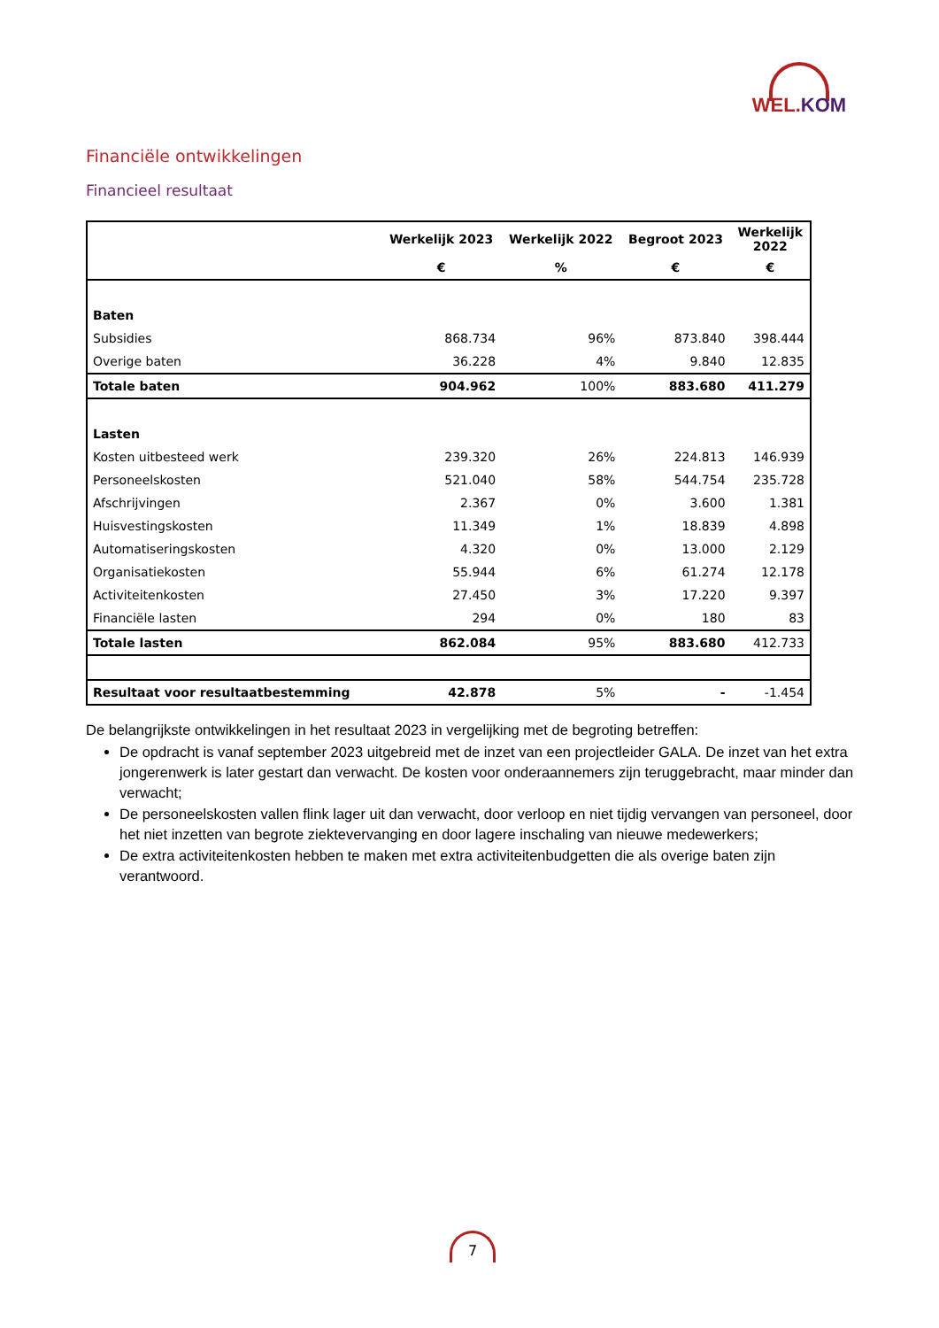WEL.KOM
Financiële ontwikkelingen
Financieel resultaat
| | Werkelijk 2023 | Werkelijk 2022 | Begroot 2023 | Werkelijk 2022 |
| --- | --- | --- | --- | --- |
| | € | % | € | € |
| Baten | | | | |
| Subsidies | 868.734 | 96% | 873.840 | 398.444 |
| Overige baten | 36.228 | 4% | 9.840 | 12.835 |
| Totale baten | 904.962 | 100% | 883.680 | 411.279 |
| Lasten | | | | |
| Kosten uitbesteed werk | 239.320 | 26% | 224.813 | 146.939 |
| Personeelskosten | 521.040 | 58% | 544.754 | 235.728 |
| Afschrijvingen | 2.367 | 0% | 3.600 | 1.381 |
| Huisvestingskosten | 11.349 | 1% | 18.839 | 4.898 |
| Automatiseringskosten | 4.320 | 0% | 13.000 | 2.129 |
| Organisatiekosten | 55.944 | 6% | 61.274 | 12.178 |
| Activiteitenkosten | 27.450 | 3% | 17.220 | 9.397 |
| Financiële lasten | 294 | 0% | 180 | 83 |
| Totale lasten | 862.084 | 95% | 883.680 | 412.733 |
| Resultaat voor resultaatbestemming | 42.878 | 5% | - | -1.454 |
De belangrijkste ontwikkelingen in het resultaat 2023 in vergelijking met de begroting betreffen:
De opdracht is vanaf september 2023 uitgebreid met de inzet van een projectleider GALA. De inzet van het extra jongerenwerk is later gestart dan verwacht. De kosten voor onderaannemers zijn teruggebracht, maar minder dan verwacht;
De personeelskosten vallen flink lager uit dan verwacht, door verloop en niet tijdig vervangen van personeel, door het niet inzetten van begrote ziektevervanging en door lagere inschaling van nieuwe medewerkers;
De extra activiteitenkosten hebben te maken met extra activiteitenbudgetten die als overige baten zijn verantwoord.
7